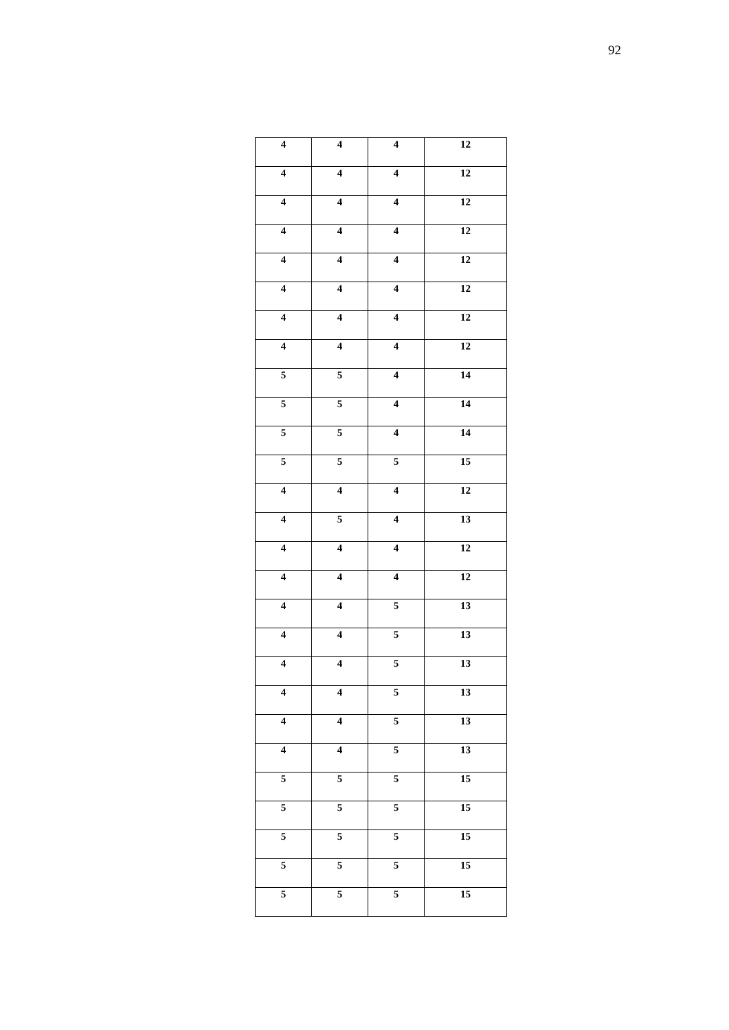92
| 4 | 4 | 4 | 12 |
| 4 | 4 | 4 | 12 |
| 4 | 4 | 4 | 12 |
| 4 | 4 | 4 | 12 |
| 4 | 4 | 4 | 12 |
| 4 | 4 | 4 | 12 |
| 4 | 4 | 4 | 12 |
| 4 | 4 | 4 | 12 |
| 5 | 5 | 4 | 14 |
| 5 | 5 | 4 | 14 |
| 5 | 5 | 4 | 14 |
| 5 | 5 | 5 | 15 |
| 4 | 4 | 4 | 12 |
| 4 | 5 | 4 | 13 |
| 4 | 4 | 4 | 12 |
| 4 | 4 | 4 | 12 |
| 4 | 4 | 5 | 13 |
| 4 | 4 | 5 | 13 |
| 4 | 4 | 5 | 13 |
| 4 | 4 | 5 | 13 |
| 4 | 4 | 5 | 13 |
| 4 | 4 | 5 | 13 |
| 5 | 5 | 5 | 15 |
| 5 | 5 | 5 | 15 |
| 5 | 5 | 5 | 15 |
| 5 | 5 | 5 | 15 |
| 5 | 5 | 5 | 15 |